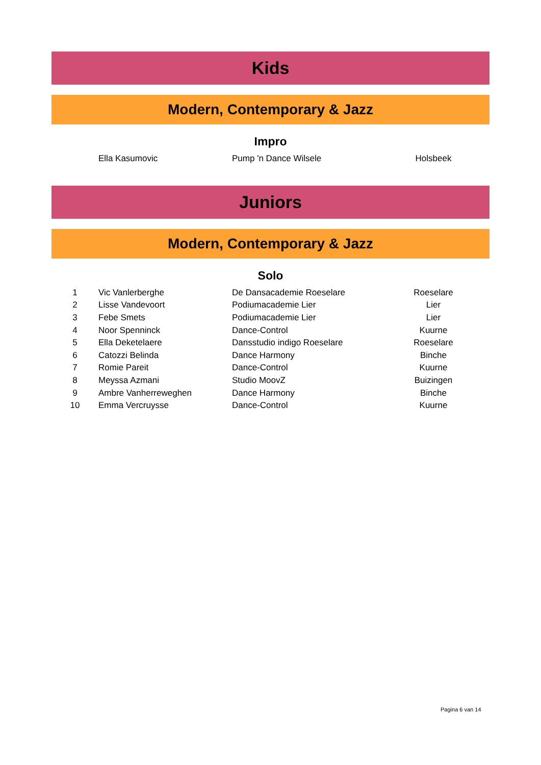Kids
Modern, Contemporary & Jazz
Impro
| | Ella Kasumovic | Pump 'n Dance Wilsele | Holsbeek |
Juniors
Modern, Contemporary & Jazz
Solo
| 1 | Vic Vanlerberghe | De Dansacademie Roeselare | Roeselare |
| 2 | Lisse Vandevoort | Podiumacademie Lier | Lier |
| 3 | Febe Smets | Podiumacademie Lier | Lier |
| 4 | Noor Spenninck | Dance-Control | Kuurne |
| 5 | Ella Deketelaere | Dansstudio indigo Roeselare | Roeselare |
| 6 | Catozzi Belinda | Dance Harmony | Binche |
| 7 | Romie Pareit | Dance-Control | Kuurne |
| 8 | Meyssa Azmani | Studio MoovZ | Buizingen |
| 9 | Ambre Vanherreweghen | Dance Harmony | Binche |
| 10 | Emma Vercruysse | Dance-Control | Kuurne |
Pagina 6 van 14